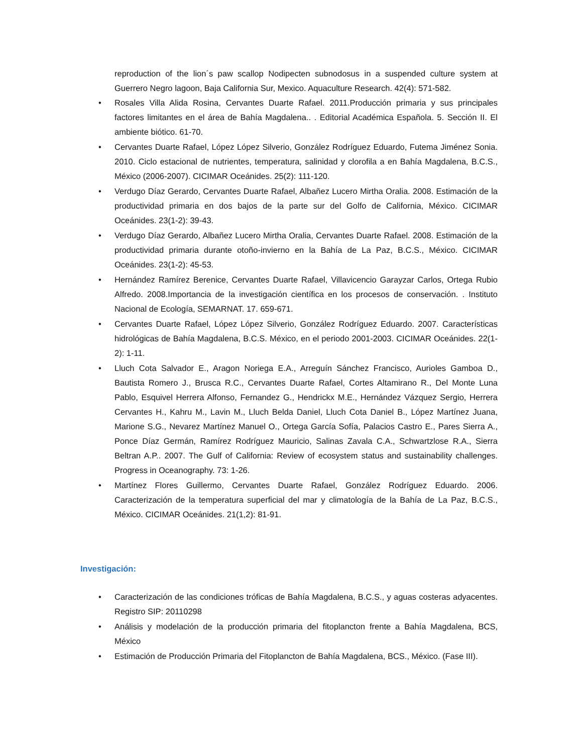reproduction of the lion´s paw scallop Nodipecten subnodosus in a suspended culture system at Guerrero Negro lagoon, Baja California Sur, Mexico. Aquaculture Research. 42(4): 571-582.
• Rosales Villa Alida Rosina, Cervantes Duarte Rafael. 2011.Producción primaria y sus principales factores limitantes en el área de Bahía Magdalena.. . Editorial Académica Española. 5. Sección II. El ambiente biótico. 61-70.
• Cervantes Duarte Rafael, López López Silverio, González Rodríguez Eduardo, Futema Jiménez Sonia. 2010. Ciclo estacional de nutrientes, temperatura, salinidad y clorofila a en Bahía Magdalena, B.C.S., México (2006-2007). CICIMAR Oceánides. 25(2): 111-120.
• Verdugo Díaz Gerardo, Cervantes Duarte Rafael, Albañez Lucero Mirtha Oralia. 2008. Estimación de la productividad primaria en dos bajos de la parte sur del Golfo de California, México. CICIMAR Oceánides. 23(1-2): 39-43.
• Verdugo Díaz Gerardo, Albañez Lucero Mirtha Oralia, Cervantes Duarte Rafael. 2008. Estimación de la productividad primaria durante otoño-invierno en la Bahía de La Paz, B.C.S., México. CICIMAR Oceánides. 23(1-2): 45-53.
• Hernández Ramírez Berenice, Cervantes Duarte Rafael, Villavicencio Garayzar Carlos, Ortega Rubio Alfredo. 2008.Importancia de la investigación científica en los procesos de conservación. . Instituto Nacional de Ecología, SEMARNAT. 17. 659-671.
• Cervantes Duarte Rafael, López López Silverio, González Rodríguez Eduardo. 2007. Características hidrológicas de Bahía Magdalena, B.C.S. México, en el periodo 2001-2003. CICIMAR Oceánides. 22(1-2): 1-11.
• Lluch Cota Salvador E., Aragon Noriega E.A., Arreguín Sánchez Francisco, Aurioles Gamboa D., Bautista Romero J., Brusca R.C., Cervantes Duarte Rafael, Cortes Altamirano R., Del Monte Luna Pablo, Esquivel Herrera Alfonso, Fernandez G., Hendrickx M.E., Hernández Vázquez Sergio, Herrera Cervantes H., Kahru M., Lavin M., Lluch Belda Daniel, Lluch Cota Daniel B., López Martínez Juana, Marione S.G., Nevarez Martínez Manuel O., Ortega García Sofía, Palacios Castro E., Pares Sierra A., Ponce Díaz Germán, Ramírez Rodríguez Mauricio, Salinas Zavala C.A., Schwartzlose R.A., Sierra Beltran A.P.. 2007. The Gulf of California: Review of ecosystem status and sustainability challenges. Progress in Oceanography. 73: 1-26.
• Martínez Flores Guillermo, Cervantes Duarte Rafael, González Rodríguez Eduardo. 2006. Caracterización de la temperatura superficial del mar y climatología de la Bahía de La Paz, B.C.S., México. CICIMAR Oceánides. 21(1,2): 81-91.
Investigación:
• Caracterización de las condiciones tróficas de Bahía Magdalena, B.C.S., y aguas costeras adyacentes. Registro SIP: 20110298
• Análisis y modelación de la producción primaria del fitoplancton frente a Bahía Magdalena, BCS, México
• Estimación de Producción Primaria del Fitoplancton de Bahía Magdalena, BCS., México. (Fase III).